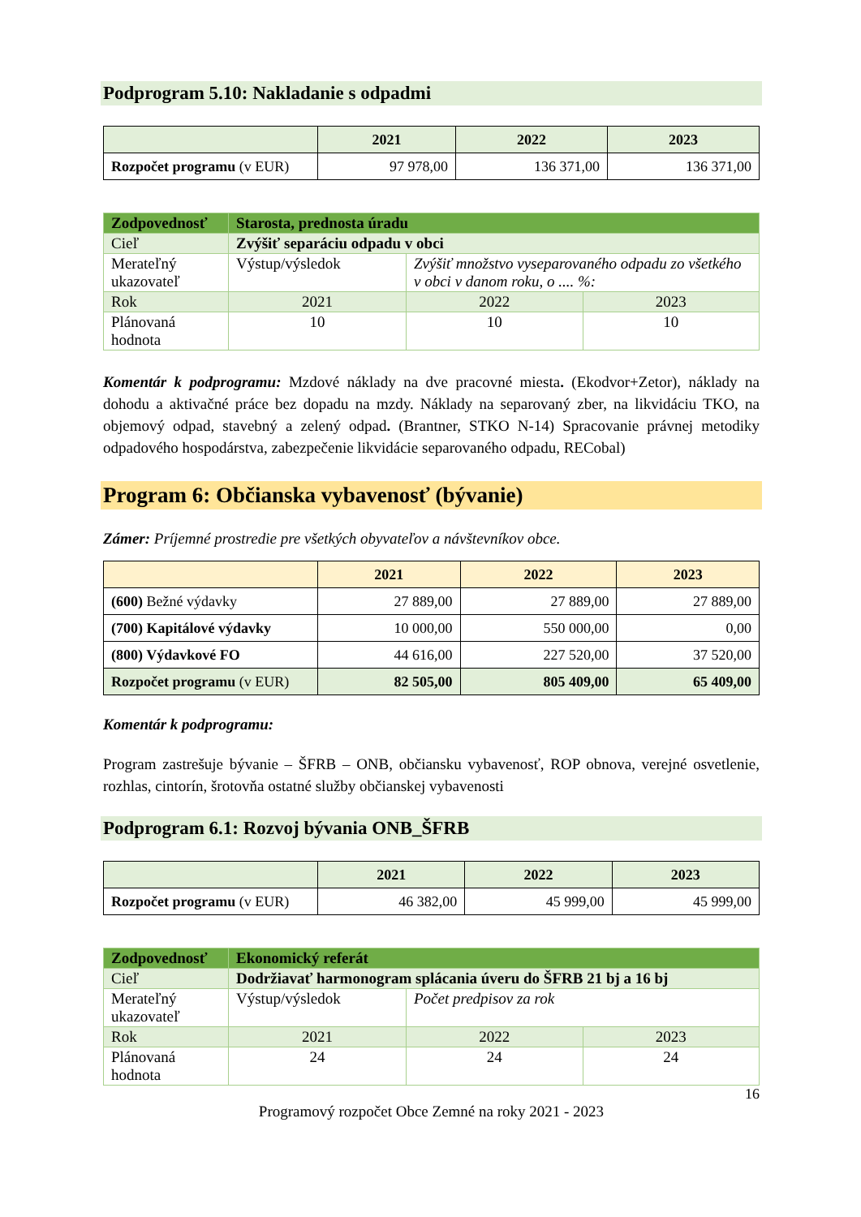Podprogram 5.10: Nakladanie s odpadmi
| | 2021 | 2022 | 2023 |
| --- | --- | --- | --- |
| Rozpočet programu (v EUR) | 97 978,00 | 136 371,00 | 136 371,00 |
| Zodpovednosť | Starosta, prednosta úradu | | |
| Cieľ | Zvýšiť separáciu odpadu v obci | | |
| Merateľný ukazovateľ | Výstup/výsledok | Zvýšiť množstvo vyseparovaného odpadu zo všetkého v obci v danom roku, o .... %: | |
| Rok | 2021 | 2022 | 2023 |
| Plánovaná hodnota | 10 | 10 | 10 |
Komentár k podprogramu: Mzdové náklady na dve pracovné miesta. (Ekodvor+Zetor), náklady na dohodu a aktivačné práce bez dopadu na mzdy. Náklady na separovaný zber, na likvidáciu TKO, na objemový odpad, stavebný a zelený odpad. (Brantner, STKO N-14) Spracovanie právnej metodiky odpadového hospodárstva, zabezpečenie likvidácie separovaného odpadu, RECobal)
Program 6: Občianska vybavenosť (bývanie)
Zámer: Príjemné prostredie pre všetkých obyvateľov a návštevníkov obce.
| | 2021 | 2022 | 2023 |
| --- | --- | --- | --- |
| (600) Bežné výdavky | 27 889,00 | 27 889,00 | 27 889,00 |
| (700) Kapitálové výdavky | 10 000,00 | 550 000,00 | 0,00 |
| (800) Výdavkové FO | 44 616,00 | 227 520,00 | 37 520,00 |
| Rozpočet programu (v EUR) | 82 505,00 | 805 409,00 | 65 409,00 |
Komentár k podprogramu:
Program zastrešuje bývanie – ŠFRB – ONB, občiansku vybavenosť, ROP obnova, verejné osvetlenie, rozhlas, cintorín, šrotovňa ostatné služby občianskej vybavenosti
Podprogram 6.1: Rozvoj bývania ONB_ŠFRB
| | 2021 | 2022 | 2023 |
| --- | --- | --- | --- |
| Rozpočet programu (v EUR) | 46 382,00 | 45 999,00 | 45 999,00 |
| Zodpovednosť | Ekonomický referát | | |
| Cieľ | Dodržiavať harmonogram splácania úveru do ŠFRB 21 bj a 16 bj | | |
| Merateľný ukazovateľ | Výstup/výsledok | Počet predpisov za rok | |
| Rok | 2021 | 2022 | 2023 |
| Plánovaná hodnota | 24 | 24 | 24 |
16
Programový rozpočet Obce Zemné na roky 2021 - 2023